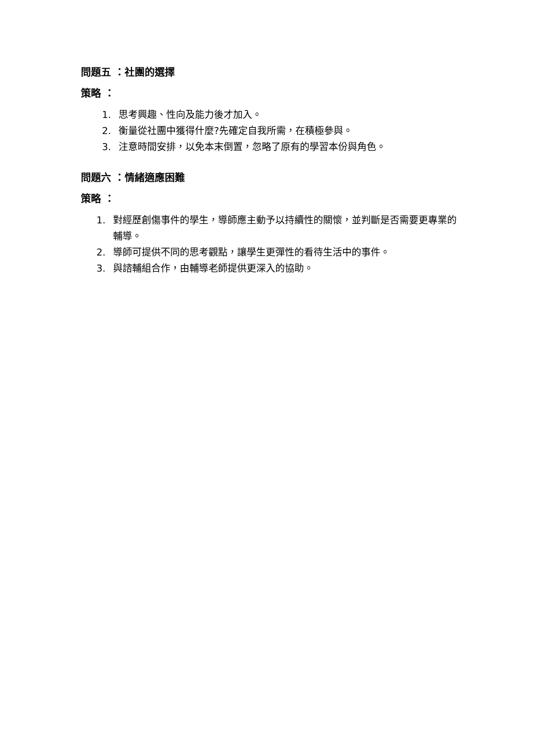問題五 ：社團的選擇
策略 ：
1. 思考興趣、性向及能力後才加入。
2. 衡量從社團中獲得什麼?先確定自我所需，在積極參與。
3. 注意時間安排，以免本末倒置，忽略了原有的學習本份與角色。
問題六 ：情緒適應困難
策略 ：
1. 對經歷創傷事件的學生，導師應主動予以持續性的關懷，並判斷是否需要更專業的輔導。
2. 導師可提供不同的思考觀點，讓學生更彈性的看待生活中的事件。
3. 與諮輔組合作，由輔導老師提供更深入的協助。